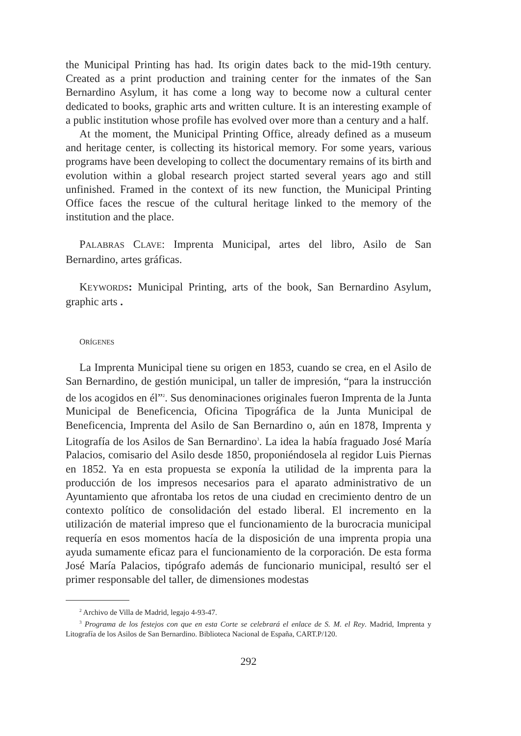the Municipal Printing has had. Its origin dates back to the mid-19th century. Created as a print production and training center for the inmates of the San Bernardino Asylum, it has come a long way to become now a cultural center dedicated to books, graphic arts and written culture. It is an interesting example of a public institution whose profile has evolved over more than a century and a half.
At the moment, the Municipal Printing Office, already defined as a museum and heritage center, is collecting its historical memory. For some years, various programs have been developing to collect the documentary remains of its birth and evolution within a global research project started several years ago and still unfinished. Framed in the context of its new function, the Municipal Printing Office faces the rescue of the cultural heritage linked to the memory of the institution and the place.
PALABRAS CLAVE: Imprenta Municipal, artes del libro, Asilo de San Bernardino, artes gráficas.
KEYWORDS: Municipal Printing, arts of the book, San Bernardino Asylum, graphic arts .
ORÍGENES
La Imprenta Municipal tiene su origen en 1853, cuando se crea, en el Asilo de San Bernardino, de gestión municipal, un taller de impresión, “para la instrucción de los acogidos en él”<sup>2</sup>. Sus denominaciones originales fueron Imprenta de la Junta Municipal de Beneficencia, Oficina Tipográfica de la Junta Municipal de Beneficencia, Imprenta del Asilo de San Bernardino o, aún en 1878, Imprenta y Litografía de los Asilos de San Bernardino<sup>3</sup>. La idea la había fraguado José María Palacios, comisario del Asilo desde 1850, proponiéndosela al regidor Luis Piernas en 1852. Ya en esta propuesta se exponía la utilidad de la imprenta para la producción de los impresos necesarios para el aparato administrativo de un Ayuntamiento que afrontaba los retos de una ciudad en crecimiento dentro de un contexto político de consolidación del estado liberal. El incremento en la utilización de material impreso que el funcionamiento de la burocracia municipal requería en esos momentos hacía de la disposición de una imprenta propia una ayuda sumamente eficaz para el funcionamiento de la corporación. De esta forma José María Palacios, tipógrafo además de funcionario municipal, resultó ser el primer responsable del taller, de dimensiones modestas
<sup>2</sup> Archivo de Villa de Madrid, legajo 4-93-47.
<sup>3</sup> Programa de los festejos con que en esta Corte se celebrará el enlace de S. M. el Rey. Madrid, Imprenta y Litografía de los Asilos de San Bernardino. Biblioteca Nacional de España, CART.P/120.
292